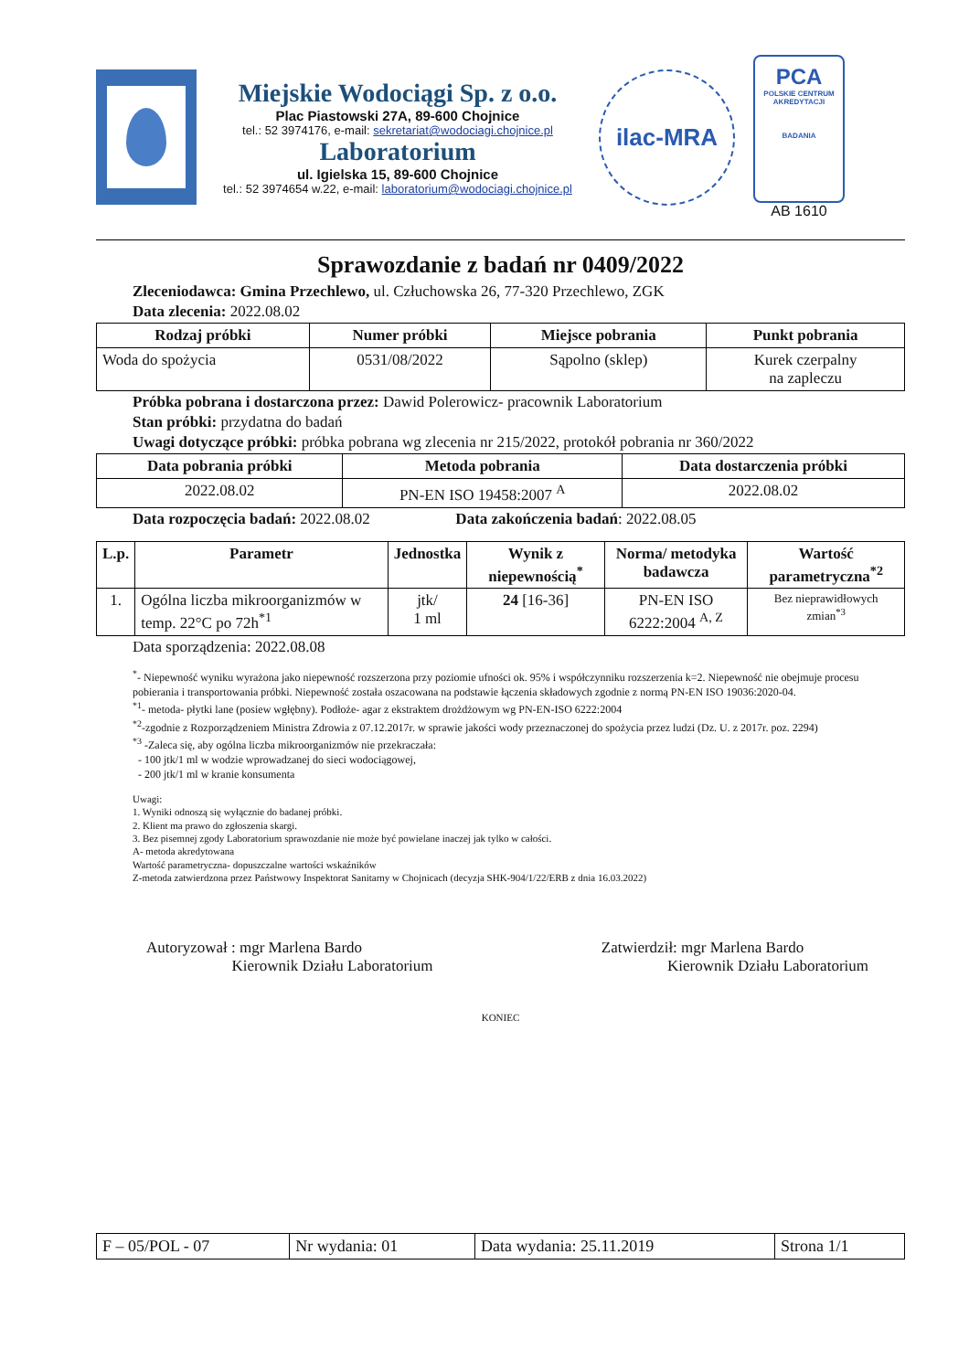Miejskie Wodociągi Sp. z o.o.
Plac Piastowski 27A, 89-600 Chojnice
tel.: 52 3974176, e-mail: sekretariat@wodociagi.chojnice.pl
Laboratorium
ul. Igielska 15, 89-600 Chojnice
tel.: 52 3974654 w.22, e-mail: laboratorium@wodociagi.chojnice.pl
ilac-MRA
PCA
POLSKIE CENTRUM AKREDYTACJI
BADANIA
AB 1610
Sprawozdanie z badań nr 0409/2022
Zleceniodawca: Gmina Przechlewo, ul. Człuchowska 26, 77-320 Przechlewo, ZGK
Data zlecenia: 2022.08.02
| Rodzaj próbki | Numer próbki | Miejsce pobrania | Punkt pobrania |
| --- | --- | --- | --- |
| Woda do spożycia | 0531/08/2022 | Sąpolno (sklep) | Kurek czerpalny na zapleczu |
Próbka pobrana i dostarczona przez: Dawid Polerowicz- pracownik Laboratorium
Stan próbki: przydatna do badań
Uwagi dotyczące próbki: próbka pobrana wg zlecenia nr 215/2022, protokół pobrania nr 360/2022
| Data pobrania próbki | Metoda pobrania | Data dostarczenia próbki |
| --- | --- | --- |
| 2022.08.02 | PN-EN ISO 19458:2007 <sup>A</sup> | 2022.08.02 |
Data rozpoczęcia badań: 2022.08.02 Data zakończenia badań: 2022.08.05
| L.p. | Parametr | Jednostka | Wynik z niepewnością<sup>*</sup> | Norma/ metodyka badawcza | Wartość parametryczna<sup>*2</sup> |
| --- | --- | --- | --- | --- | --- |
| 1. | Ogólna liczba mikroorganizmów w temp. 22°C po 72h<sup>*1</sup> | jtk/ 1 ml | 24 [16-36] | PN-EN ISO 6222:2004 <sup>A, Z</sup> | Bez nieprawidłowych zmian<sup>*3</sup> |
Data sporządzenia: 2022.08.08
<sup>*</sup>- Niepewność wyniku wyrażona jako niepewność rozszerzona przy poziomie ufności ok. 95% i współczynniku rozszerzenia k=2. Niepewność nie obejmuje procesu pobierania i transportowania próbki. Niepewność została oszacowana na podstawie łączenia składowych zgodnie z normą PN-EN ISO 19036:2020-04.
<sup>*1</sup>- metoda- płytki lane (posiew wgłębny). Podłoże- agar z ekstraktem drożdżowym wg PN-EN-ISO 6222:2004
<sup>*2</sup>-zgodnie z Rozporządzeniem Ministra Zdrowia z 07.12.2017r. w sprawie jakości wody przeznaczonej do spożycia przez ludzi (Dz. U. z 2017r. poz. 2294)
<sup>*3</sup> -Zaleca się, aby ogólna liczba mikroorganizmów nie przekraczała:
- 100 jtk/1 ml w wodzie wprowadzanej do sieci wodociągowej,
- 200 jtk/1 ml w kranie konsumenta
Uwagi:
1. Wyniki odnoszą się wyłącznie do badanej próbki.
2. Klient ma prawo do zgłoszenia skargi.
3. Bez pisemnej zgody Laboratorium sprawozdanie nie może być powielane inaczej jak tylko w całości.
A- metoda akredytowana
Wartość parametryczna- dopuszczalne wartości wskaźników
Z-metoda zatwierdzona przez Państwowy Inspektorat Sanitarny w Chojnicach (decyzja SHK-904/1/22/ERB z dnia 16.03.2022)
Autoryzował : mgr Marlena Bardo
Kierownik Działu Laboratorium
Zatwierdził: mgr Marlena Bardo
Kierownik Działu Laboratorium
KONIEC
| F – 05/POL - 07 | Nr wydania: 01 | Data wydania: 25.11.2019 | Strona 1/1 |